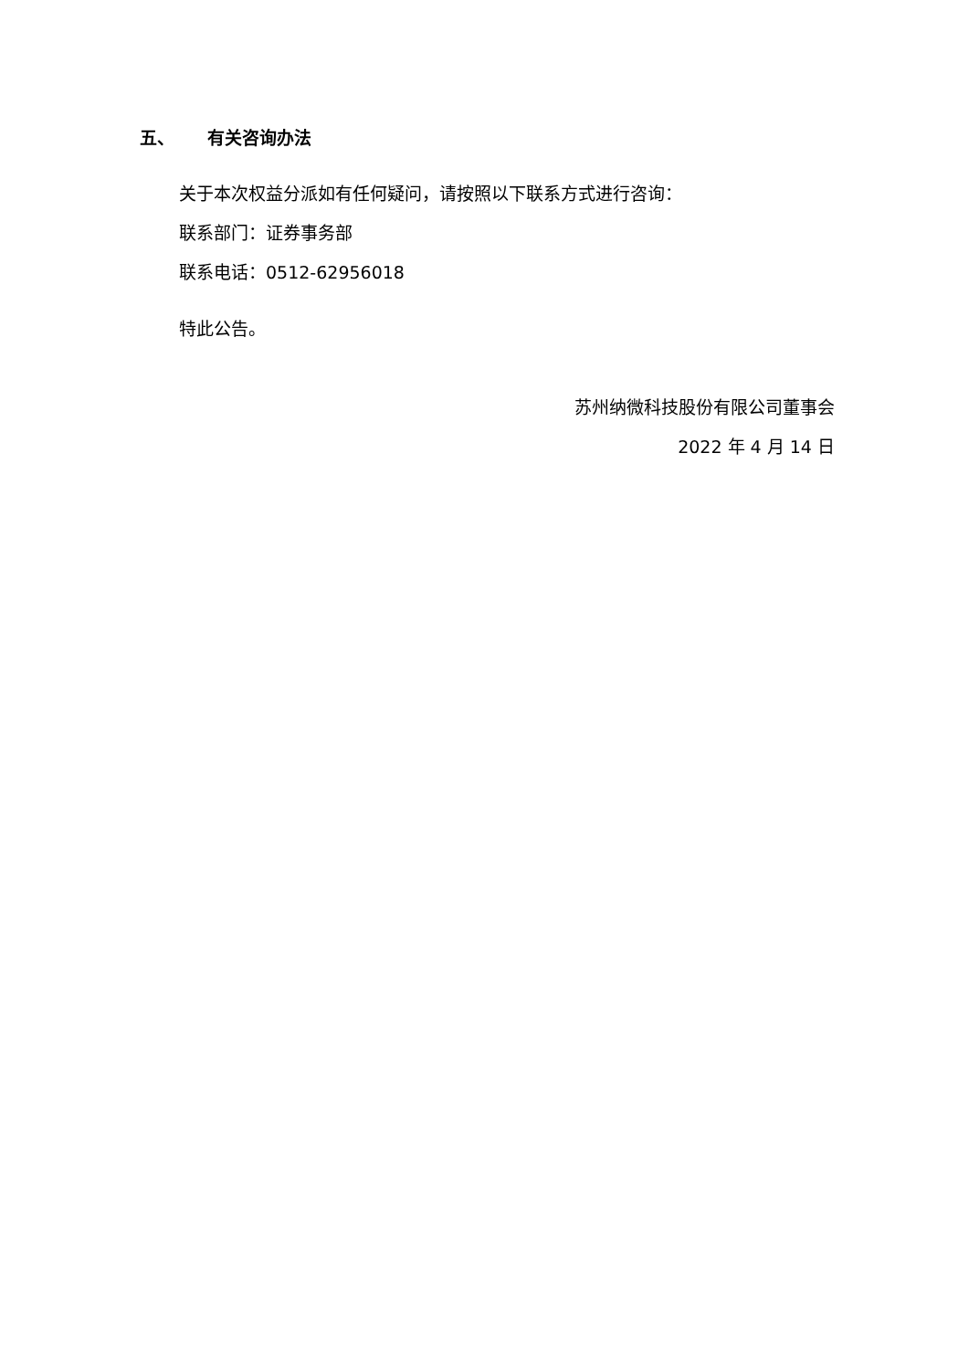五、 有关咨询办法
关于本次权益分派如有任何疑问，请按照以下联系方式进行咨询：
联系部门：证券事务部
联系电话：0512-62956018
特此公告。
苏州纳微科技股份有限公司董事会
2022 年 4 月 14 日